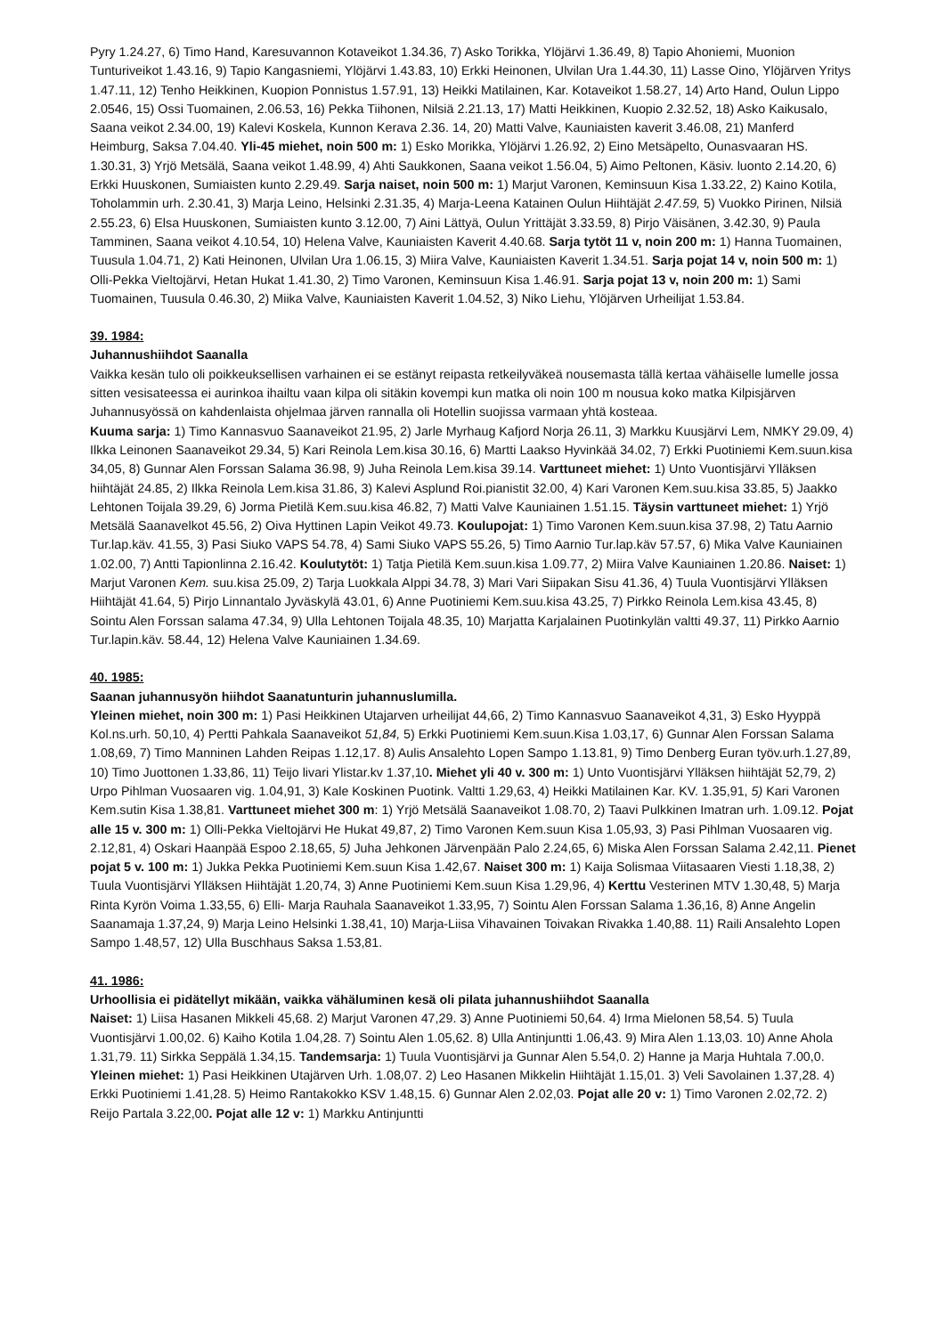Pyry 1.24.27, 6) Timo Hand, Karesuvannon Kotaveikot 1.34.36, 7) Asko Torikka, Ylöjärvi 1.36.49, 8) Tapio Ahoniemi, Muonion Tunturiveikot 1.43.16, 9) Tapio Kangasniemi, Ylöjärvi 1.43.83, 10) Erkki Heinonen, Ulvilan Ura 1.44.30, 11) Lasse Oino, Ylöjärven Yritys 1.47.11, 12) Tenho Heikkinen, Kuopion Ponnistus 1.57.91, 13) Heikki Matilainen, Kar. Kotaveikot 1.58.27, 14) Arto Hand, Oulun Lippo 2.0546, 15) Ossi Tuomainen, 2.06.53, 16) Pekka Tiihonen, Nilsiä 2.21.13, 17) Matti Heikkinen, Kuopio 2.32.52, 18) Asko Kaikusalo, Saana veikot 2.34.00, 19) Kalevi Koskela, Kunnon Kerava 2.36. 14, 20) Matti Valve, Kauniaisten kaverit 3.46.08, 21) Manferd Heimburg, Saksa 7.04.40. Yli-45 miehet, noin 500 m: 1) Esko Morikka, Ylöjärvi 1.26.92, 2) Eino Metsäpelto, Ounasvaaran HS. 1.30.31, 3) Yrjö Metsälä, Saana veikot 1.48.99, 4) Ahti Saukkonen, Saana veikot 1.56.04, 5) Aimo Peltonen, Käsiv. luonto 2.14.20, 6) Erkki Huuskonen, Sumiaisten kunto 2.29.49. Sarja naiset, noin 500 m: 1) Marjut Varonen, Keminsuun Kisa 1.33.22, 2) Kaino Kotila, Toholammin urh. 2.30.41, 3) Marja Leino, Helsinki 2.31.35, 4) Marja-Leena Katainen Oulun Hiihtäjät 2.47.59, 5) Vuokko Pirinen, Nilsiä 2.55.23, 6) Elsa Huuskonen, Sumiaisten kunto 3.12.00, 7) Aini Lättyä, Oulun Yrittäjät 3.33.59, 8) Pirjo Väisänen, 3.42.30, 9) Paula Tamminen, Saana veikot 4.10.54, 10) Helena Valve, Kauniaisten Kaverit 4.40.68. Sarja tytöt 11 v, noin 200 m: 1) Hanna Tuomainen, Tuusula 1.04.71, 2) Kati Heinonen, Ulvilan Ura 1.06.15, 3) Miira Valve, Kauniaisten Kaverit 1.34.51. Sarja pojat 14 v, noin 500 m: 1) Olli-Pekka Vieltojärvi, Hetan Hukat 1.41.30, 2) Timo Varonen, Keminsuun Kisa 1.46.91. Sarja pojat 13 v, noin 200 m: 1) Sami Tuomainen, Tuusula 0.46.30, 2) Miika Valve, Kauniaisten Kaverit 1.04.52, 3) Niko Liehu, Ylöjärven Urheilijat 1.53.84.
39. 1984:
Juhannushiihdot Saanalla
Vaikka kesän tulo oli poikkeuksellisen varhainen ei se estänyt reipasta retkeilyväkeä nousemasta tällä kertaa vähäiselle lumelle jossa sitten vesisateessa ei aurinkoa ihailtu vaan kilpa oli sitäkin kovempi kun matka oli noin 100 m nousua koko matka Kilpisjärven Juhannusyössä on kahdenlaista ohjelmaa järven rannalla oli Hotellin suojissa varmaan yhtä kosteaa.
Kuuma sarja: 1) Timo Kannasvuo Saanaveikot 21.95, 2) Jarle Myrhaug Kafjord Norja 26.11, 3) Markku Kuusjärvi Lem, NMKY 29.09, 4) Ilkka Leinonen Saanaveikot 29.34, 5) Kari Reinola Lem.kisa 30.16, 6) Martti Laakso Hyvinkää 34.02, 7) Erkki Puotiniemi Kem.suun.kisa 34,05, 8) Gunnar Alen Forssan Salama 36.98, 9) Juha Reinola Lem.kisa 39.14. Varttuneet miehet: 1) Unto Vuontisjärvi Ylläksen hiihtäjät 24.85, 2) Ilkka Reinola Lem.kisa 31.86, 3) Kalevi Asplund Roi.pianistit 32.00, 4) Kari Varonen Kem.suu.kisa 33.85, 5) Jaakko Lehtonen Toijala 39.29, 6) Jorma Pietilä Kem.suu.kisa 46.82, 7) Matti Valve Kauniainen 1.51.15. Täysin varttuneet miehet: 1) Yrjö Metsälä Saanavelkot 45.56, 2) Oiva Hyttinen Lapin Veikot 49.73. Koulupojat: 1) Timo Varonen Kem.suun.kisa 37.98, 2) Tatu Aarnio Tur.lap.käv. 41.55, 3) Pasi Siuko VAPS 54.78, 4) Sami Siuko VAPS 55.26, 5) Timo Aarnio Tur.lap.käv 57.57, 6) Mika Valve Kauniainen 1.02.00, 7) Antti Tapionlinna 2.16.42. Koulutytöt: 1) Tatja Pietilä Kem.suun.kisa 1.09.77, 2) Miira Valve Kauniainen 1.20.86. Naiset: 1) Marjut Varonen Kem. suu.kisa 25.09, 2) Tarja Luokkala AIppi 34.78, 3) Mari Vari Siipakan Sisu 41.36, 4) Tuula Vuontisjärvi Ylläksen Hiihtäjät 41.64, 5) Pirjo Linnantalo Jyväskylä 43.01, 6) Anne Puotiniemi Kem.suu.kisa 43.25, 7) Pirkko Reinola Lem.kisa 43.45, 8) Sointu Alen Forssan salama 47.34, 9) Ulla Lehtonen Toijala 48.35, 10) Marjatta Karjalainen Puotinkylän valtti 49.37, 11) Pirkko Aarnio Tur.lapin.käv. 58.44, 12) Helena Valve Kauniainen 1.34.69.
40. 1985:
Saanan juhannusyön hiihdot Saanatunturin juhannuslumilla.
Yleinen miehet, noin 300 m: 1) Pasi Heikkinen Utajarven urheilijat 44,66, 2) Timo Kannasvuo Saanaveikot 4,31, 3) Esko Hyyppä Kol.ns.urh. 50,10, 4) Pertti Pahkala Saanaveikot 51,84, 5) Erkki Puotiniemi Kem.suun.Kisa 1.03,17, 6) Gunnar Alen Forssan Salama 1.08,69, 7) Timo Manninen Lahden Reipas 1.12,17. 8) Aulis Ansalehto Lopen Sampo 1.13.81, 9) Timo Denberg Euran työv.urh.1.27,89, 10) Timo Juottonen 1.33,86, 11) Teijo livari Ylistar.kv 1.37,10. Miehet yli 40 v. 300 m: 1) Unto Vuontisjärvi Ylläksen hiihtäjät 52,79, 2) Urpo Pihlman Vuosaaren vig. 1.04,91, 3) Kale Koskinen Puotink. Valtti 1.29,63, 4) Heikki Matilainen Kar. KV. 1.35,91, 5) Kari Varonen Kem.sutin Kisa 1.38,81. Varttuneet miehet 300 m: 1) Yrjö Metsälä Saanaveikot 1.08.70, 2) Taavi Pulkkinen Imatran urh. 1.09.12. Pojat alle 15 v. 300 m: 1) Olli-Pekka Vieltojärvi He Hukat 49,87, 2) Timo Varonen Kem.suun Kisa 1.05,93, 3) Pasi Pihlman Vuosaaren vig. 2.12,81, 4) Oskari Haanpää Espoo 2.18,65, 5) Juha Jehkonen Järvenpään Palo 2.24,65, 6) Miska Alen Forssan Salama 2.42,11. Pienet pojat 5 v. 100 m: 1) Jukka Pekka Puotiniemi Kem.suun Kisa 1.42,67. Naiset 300 m: 1) Kaija Solismaa Viitasaaren Viesti 1.18,38, 2) Tuula Vuontisjärvi Ylläksen Hiihtäjät 1.20,74, 3) Anne Puotiniemi Kem.suun Kisa 1.29,96, 4) Kerttu Vesterinen MTV 1.30,48, 5) Marja Rinta Kyrön Voima 1.33,55, 6) Elli- Marja Rauhala Saanaveikot 1.33,95, 7) Sointu Alen Forssan Salama 1.36,16, 8) Anne Angelin Saanamaja 1.37,24, 9) Marja Leino Helsinki 1.38,41, 10) Marja-Liisa Vihavainen Toivakan Rivakka 1.40,88. 11) Raili Ansalehto Lopen Sampo 1.48,57, 12) Ulla Buschhaus Saksa 1.53,81.
41. 1986:
Urhoollisia ei pidätellyt mikään, vaikka vähäluminen kesä oli pilata juhannushiihdot Saanalla
Naiset: 1) Liisa Hasanen Mikkeli 45,68. 2) Marjut Varonen 47,29. 3) Anne Puotiniemi 50,64. 4) Irma Mielonen 58,54. 5) Tuula Vuontisjärvi 1.00,02. 6) Kaiho Kotila 1.04,28. 7) Sointu Alen 1.05,62. 8) Ulla Antinjuntti 1.06,43. 9) Mira Alen 1.13,03. 10) Anne Ahola 1.31,79. 11) Sirkka Seppälä 1.34,15. Tandemsarja: 1) Tuula Vuontisjärvi ja Gunnar Alen 5.54,0. 2) Hanne ja Marja Huhtala 7.00,0. Yleinen miehet: 1) Pasi Heikkinen Utajärven Urh. 1.08,07. 2) Leo Hasanen Mikkelin Hiihtäjät 1.15,01. 3) Veli Savolainen 1.37,28. 4) Erkki Puotiniemi 1.41,28. 5) Heimo Rantakokko KSV 1.48,15. 6) Gunnar Alen 2.02,03. Pojat alle 20 v: 1) Timo Varonen 2.02,72. 2) Reijo Partala 3.22,00. Pojat alle 12 v: 1) Markku Antinjuntti